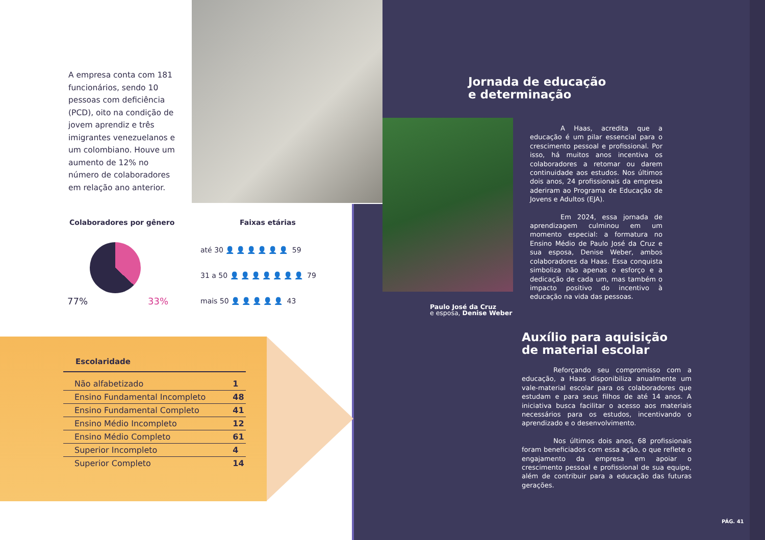A empresa conta com 181 funcionários, sendo 10 pessoas com deficiência (PCD), oito na condição de jovem aprendiz e três imigrantes venezuelanos e um colombiano. Houve um aumento de 12% no número de colaboradores em relação ano anterior.
Colaboradores por gênero
77% 33%
Faixas etárias
até 30 👤👤👤👤👤👤 59
31 a 50 👤👤👤👤👤👤👤 79
mais 50 👤👤👤👤👤 43
Escolaridade
| Não alfabetizado | 1 |
| Ensino Fundamental Incompleto | 48 |
| Ensino Fundamental Completo | 41 |
| Ensino Médio Incompleto | 12 |
| Ensino Médio Completo | 61 |
| Superior Incompleto | 4 |
| Superior Completo | 14 |
Jornada de educação
e determinação
A Haas, acredita que a educação é um pilar essencial para o crescimento pessoal e profissional. Por isso, há muitos anos incentiva os colaboradores a retomar ou darem continuidade aos estudos. Nos últimos dois anos, 24 profissionais da empresa aderiram ao Programa de Educação de Jovens e Adultos (EJA).
Em 2024, essa jornada de aprendizagem culminou em um momento especial: a formatura no Ensino Médio de Paulo José da Cruz e sua esposa, Denise Weber, ambos colaboradores da Haas. Essa conquista simboliza não apenas o esforço e a dedicação de cada um, mas também o impacto positivo do incentivo à educação na vida das pessoas.
Paulo José da Cruz
e esposa, Denise Weber
Auxílio para aquisição
de material escolar
Reforçando seu compromisso com a educação, a Haas disponibiliza anualmente um vale-material escolar para os colaboradores que estudam e para seus filhos de até 14 anos. A iniciativa busca facilitar o acesso aos materiais necessários para os estudos, incentivando o aprendizado e o desenvolvimento.
Nos últimos dois anos, 68 profissionais foram beneficiados com essa ação, o que reflete o engajamento da empresa em apoiar o crescimento pessoal e profissional de sua equipe, além de contribuir para a educação das futuras gerações.
PÁG. 41